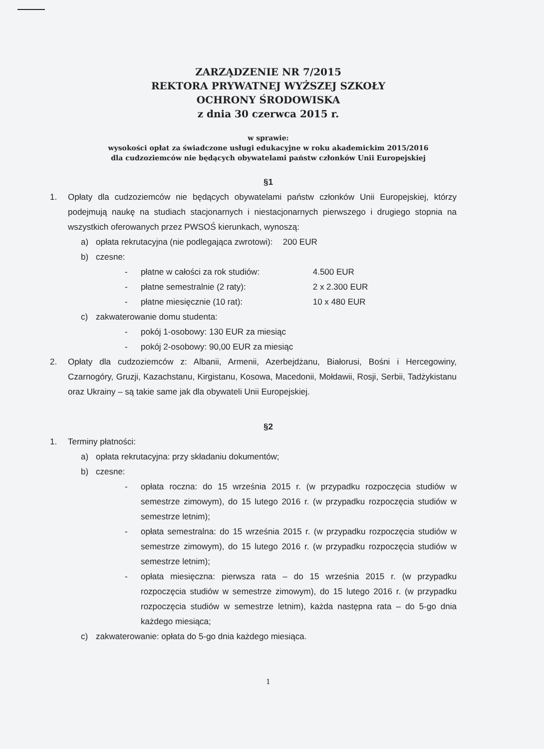ZARZĄDZENIE NR 7/2015
REKTORA PRYWATNEJ WYŻSZEJ SZKOŁY
OCHRONY ŚRODOWISKA
z dnia 30 czerwca 2015 r.
w sprawie:
wysokości opłat za świadczone usługi edukacyjne w roku akademickim 2015/2016
dla cudzoziemców nie będących obywatelami państw członków Unii Europejskiej
§1
1. Opłaty dla cudzoziemców nie będących obywatelami państw członków Unii Europejskiej, którzy podejmują naukę na studiach stacjonarnych i niestacjonarnych pierwszego i drugiego stopnia na wszystkich oferowanych przez PWSOŚ kierunkach, wynoszą:
a) opłata rekrutacyjna (nie podlegająca zwrotowi): 200 EUR
b) czesne:
- płatne w całości za rok studiów: 4.500 EUR
- płatne semestralnie (2 raty): 2 x 2.300 EUR
- płatne miesięcznie (10 rat): 10 x 480 EUR
c) zakwaterowanie domu studenta:
- pokój 1-osobowy: 130 EUR za miesiąc
- pokój 2-osobowy: 90,00 EUR za miesiąc
2. Opłaty dla cudzoziemców z: Albanii, Armenii, Azerbejdżanu, Białorusi, Bośni i Hercegowiny, Czarnogóry, Gruzji, Kazachstanu, Kirgistanu, Kosowa, Macedonii, Mołdawii, Rosji, Serbii, Tadżykistanu oraz Ukrainy – są takie same jak dla obywateli Unii Europejskiej.
§2
1. Terminy płatności:
a) opłata rekrutacyjna: przy składaniu dokumentów;
b) czesne:
- opłata roczna: do 15 września 2015 r. (w przypadku rozpoczęcia studiów w semestrze zimowym), do 15 lutego 2016 r. (w przypadku rozpoczęcia studiów w semestrze letnim);
- opłata semestralna: do 15 września 2015 r. (w przypadku rozpoczęcia studiów w semestrze zimowym), do 15 lutego 2016 r. (w przypadku rozpoczęcia studiów w semestrze letnim);
- opłata miesięczna: pierwsza rata – do 15 września 2015 r. (w przypadku rozpoczęcia studiów w semestrze zimowym), do 15 lutego 2016 r. (w przypadku rozpoczęcia studiów w semestrze letnim), każda następna rata – do 5-go dnia każdego miesiąca;
c) zakwaterowanie: opłata do 5-go dnia każdego miesiąca.
1